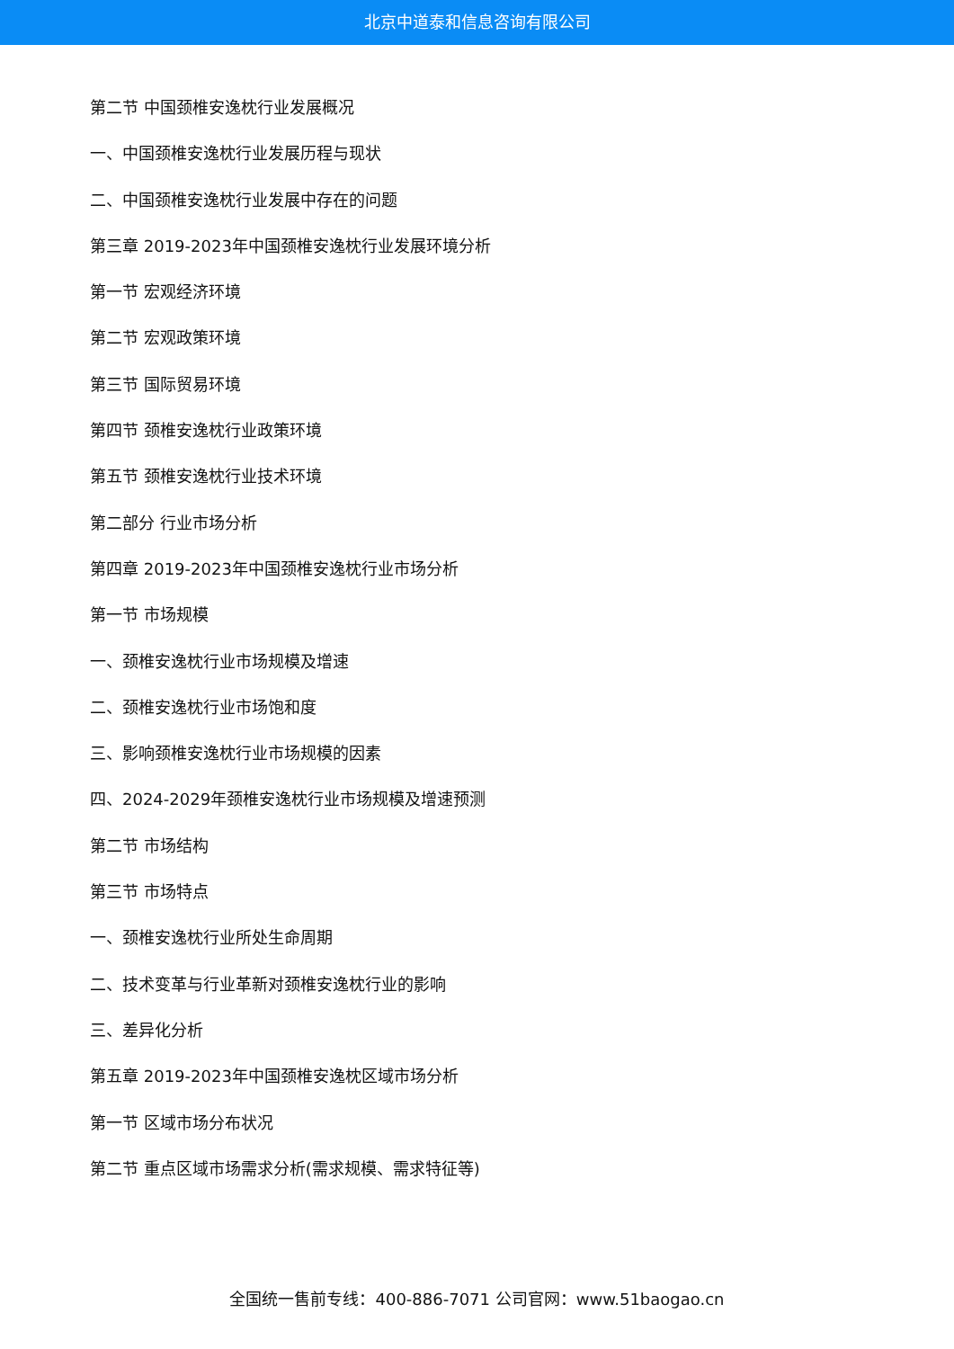北京中道泰和信息咨询有限公司
第二节 中国颈椎安逸枕行业发展概况
一、中国颈椎安逸枕行业发展历程与现状
二、中国颈椎安逸枕行业发展中存在的问题
第三章 2019-2023年中国颈椎安逸枕行业发展环境分析
第一节 宏观经济环境
第二节 宏观政策环境
第三节 国际贸易环境
第四节 颈椎安逸枕行业政策环境
第五节 颈椎安逸枕行业技术环境
第二部分 行业市场分析
第四章 2019-2023年中国颈椎安逸枕行业市场分析
第一节 市场规模
一、颈椎安逸枕行业市场规模及增速
二、颈椎安逸枕行业市场饱和度
三、影响颈椎安逸枕行业市场规模的因素
四、2024-2029年颈椎安逸枕行业市场规模及增速预测
第二节 市场结构
第三节 市场特点
一、颈椎安逸枕行业所处生命周期
二、技术变革与行业革新对颈椎安逸枕行业的影响
三、差异化分析
第五章 2019-2023年中国颈椎安逸枕区域市场分析
第一节 区域市场分布状况
第二节 重点区域市场需求分析(需求规模、需求特征等)
全国统一售前专线：400-886-7071 公司官网：www.51baogao.cn